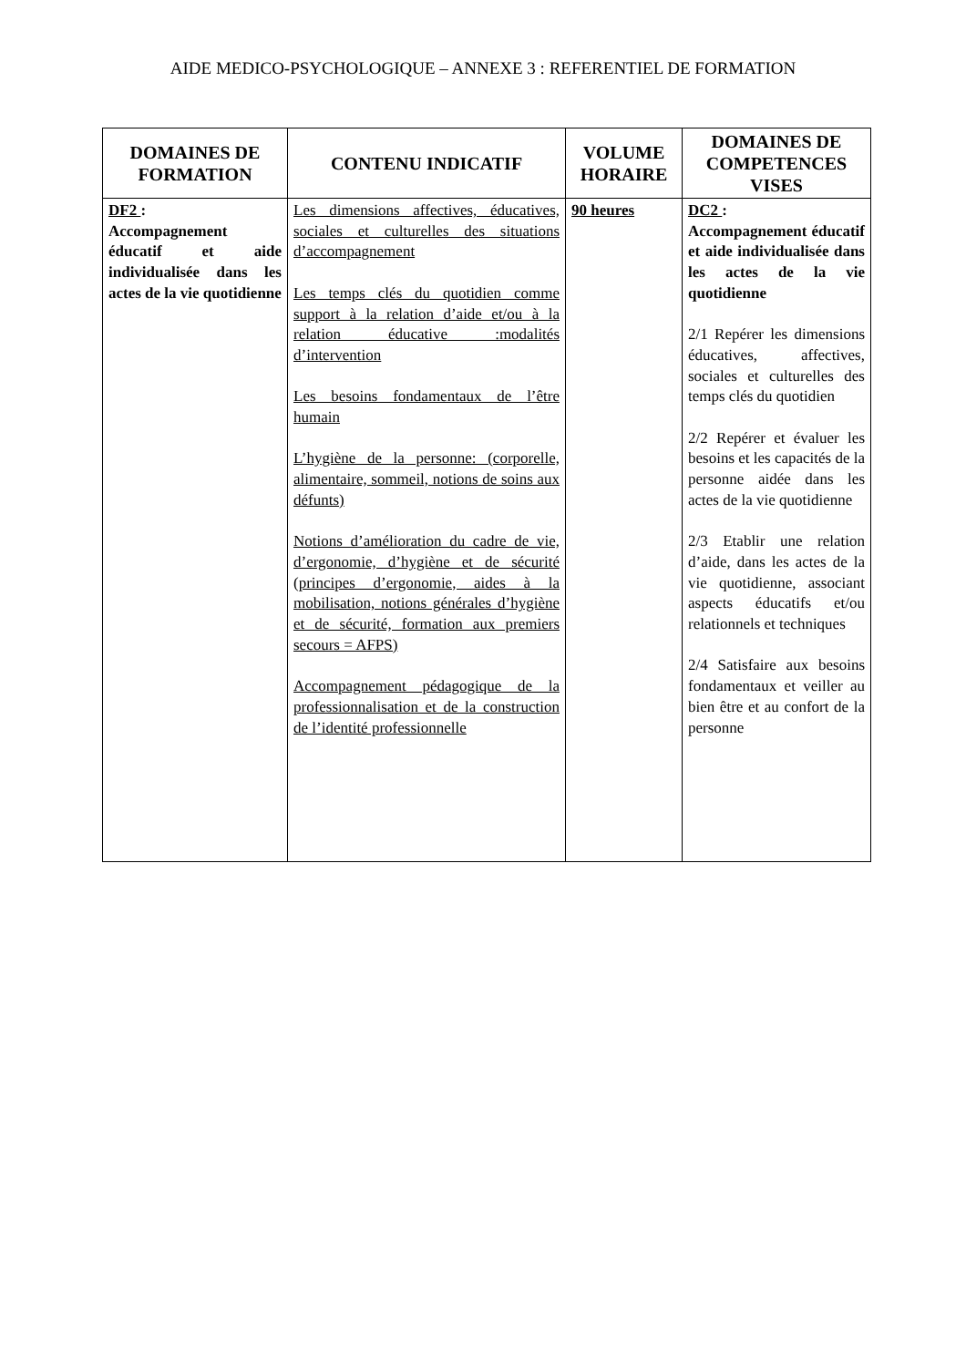AIDE MEDICO-PSYCHOLOGIQUE – ANNEXE 3 : REFERENTIEL DE FORMATION
| DOMAINES DE FORMATION | CONTENU INDICATIF | VOLUME HORAIRE | DOMAINES DE COMPETENCES VISES |
| --- | --- | --- | --- |
| DF2 : Accompagnement éducatif et aide individualisée dans les actes de la vie quotidienne | Les dimensions affectives, éducatives, sociales et culturelles des situations d’accompagnement Les temps clés du quotidien comme support à la relation d’aide et/ou à la relation éducative :modalités d’intervention Les besoins fondamentaux de l’être humain L’hygiène de la personne: (corporelle, alimentaire, sommeil, notions de soins aux défunts) Notions d’amélioration du cadre de vie, d’ergonomie, d’hygiène et de sécurité (principes d’ergonomie, aides à la mobilisation, notions générales d’hygiène et de sécurité, formation aux premiers secours = AFPS) Accompagnement pédagogique de la professionnalisation et de la construction de l’identité professionnelle | 90 heures | DC2 : Accompagnement éducatif et aide individualisée dans les actes de la vie quotidienne 2/1 Repérer les dimensions éducatives, affectives, sociales et culturelles des temps clés du quotidien 2/2 Repérer et évaluer les besoins et les capacités de la personne aidée dans les actes de la vie quotidienne 2/3 Etablir une relation d’aide, dans les actes de la vie quotidienne, associant aspects éducatifs et/ou relationnels et techniques 2/4 Satisfaire aux besoins fondamentaux et veiller au bien être et au confort de la personne |